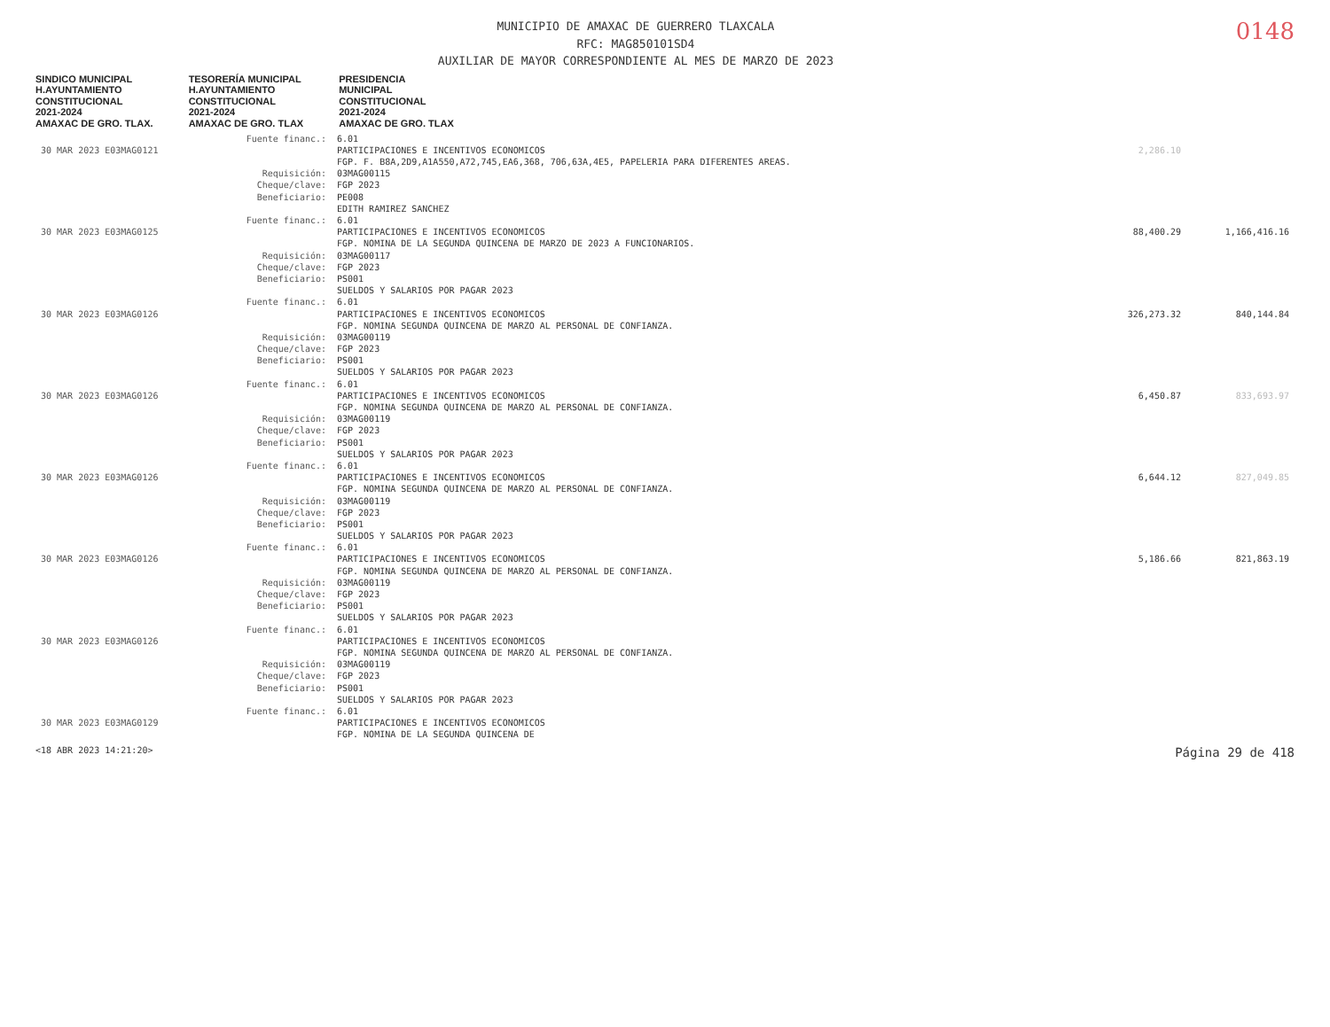MUNICIPIO DE AMAXAC DE GUERRERO TLAXCALA
RFC: MAG850101SD4
AUXILIAR DE MAYOR CORRESPONDIENTE AL MES DE MARZO DE 2023
0148
SINDICO MUNICIPAL
H.AYUNTAMIENTO
CONSTITUCIONAL
2021-2024
AMAXAC DE GRO. TLAX.
TESORERÍA MUNICIPAL
H.AYUNTAMIENTO
CONSTITUCIONAL
2021-2024
AMAXAC DE GRO. TLAX
PRESIDENCIA
MUNICIPAL
CONSTITUCIONAL
2021-2024
AMAXAC DE GRO. TLAX
| | Fuente financ.: | 6.01 | | |
| 30 MAR 2023 E03MAG0121 | | PARTICIPACIONES E INCENTIVOS ECONOMICOS FGP. F. B8A,2D9,A1A550,A72,745,EA6,368, 706,63A,4E5, PAPELERIA PARA DIFERENTES AREAS. | 2,286.10 | |
| | Requisición: Cheque/clave: Beneficiario: | 03MAG00115 FGP 2023 PE008 EDITH RAMIREZ SANCHEZ | | |
| | Fuente financ.: | 6.01 | | |
| 30 MAR 2023 E03MAG0125 | | PARTICIPACIONES E INCENTIVOS ECONOMICOS FGP. NOMINA DE LA SEGUNDA QUINCENA DE MARZO DE 2023 A FUNCIONARIOS. | 88,400.29 | 1,166,416.16 |
| | Requisición: Cheque/clave: Beneficiario: | 03MAG00117 FGP 2023 PS001 SUELDOS Y SALARIOS POR PAGAR 2023 | | |
| | Fuente financ.: | 6.01 | | |
| 30 MAR 2023 E03MAG0126 | | PARTICIPACIONES E INCENTIVOS ECONOMICOS FGP. NOMINA SEGUNDA QUINCENA DE MARZO AL PERSONAL DE CONFIANZA. | 326,273.32 | 840,144.84 |
| | Requisición: Cheque/clave: Beneficiario: | 03MAG00119 FGP 2023 PS001 SUELDOS Y SALARIOS POR PAGAR 2023 | | |
| | Fuente financ.: | 6.01 | | |
| 30 MAR 2023 E03MAG0126 | | PARTICIPACIONES E INCENTIVOS ECONOMICOS FGP. NOMINA SEGUNDA QUINCENA DE MARZO AL PERSONAL DE CONFIANZA. | 6,450.87 | 833,693.97 |
| | Requisición: Cheque/clave: Beneficiario: | 03MAG00119 FGP 2023 PS001 SUELDOS Y SALARIOS POR PAGAR 2023 | | |
| | Fuente financ.: | 6.01 | | |
| 30 MAR 2023 E03MAG0126 | | PARTICIPACIONES E INCENTIVOS ECONOMICOS FGP. NOMINA SEGUNDA QUINCENA DE MARZO AL PERSONAL DE CONFIANZA. | 6,644.12 | 827,049.85 |
| | Requisición: Cheque/clave: Beneficiario: | 03MAG00119 FGP 2023 PS001 SUELDOS Y SALARIOS POR PAGAR 2023 | | |
| | Fuente financ.: | 6.01 | | |
| 30 MAR 2023 E03MAG0126 | | PARTICIPACIONES E INCENTIVOS ECONOMICOS FGP. NOMINA SEGUNDA QUINCENA DE MARZO AL PERSONAL DE CONFIANZA. | 5,186.66 | 821,863.19 |
| | Requisición: Cheque/clave: Beneficiario: | 03MAG00119 FGP 2023 PS001 SUELDOS Y SALARIOS POR PAGAR 2023 | | |
| | Fuente financ.: | 6.01 | | |
| 30 MAR 2023 E03MAG0126 | | PARTICIPACIONES E INCENTIVOS ECONOMICOS FGP. NOMINA SEGUNDA QUINCENA DE MARZO AL PERSONAL DE CONFIANZA. | | |
| | Requisición: Cheque/clave: Beneficiario: | 03MAG00119 FGP 2023 PS001 SUELDOS Y SALARIOS POR PAGAR 2023 | | |
| | Fuente financ.: | 6.01 | | |
| 30 MAR 2023 E03MAG0129 | | PARTICIPACIONES E INCENTIVOS ECONOMICOS FGP. NOMINA DE LA SEGUNDA QUINCENA DE | | |
<18 ABR 2023 14:21:20> Página 29 de 418